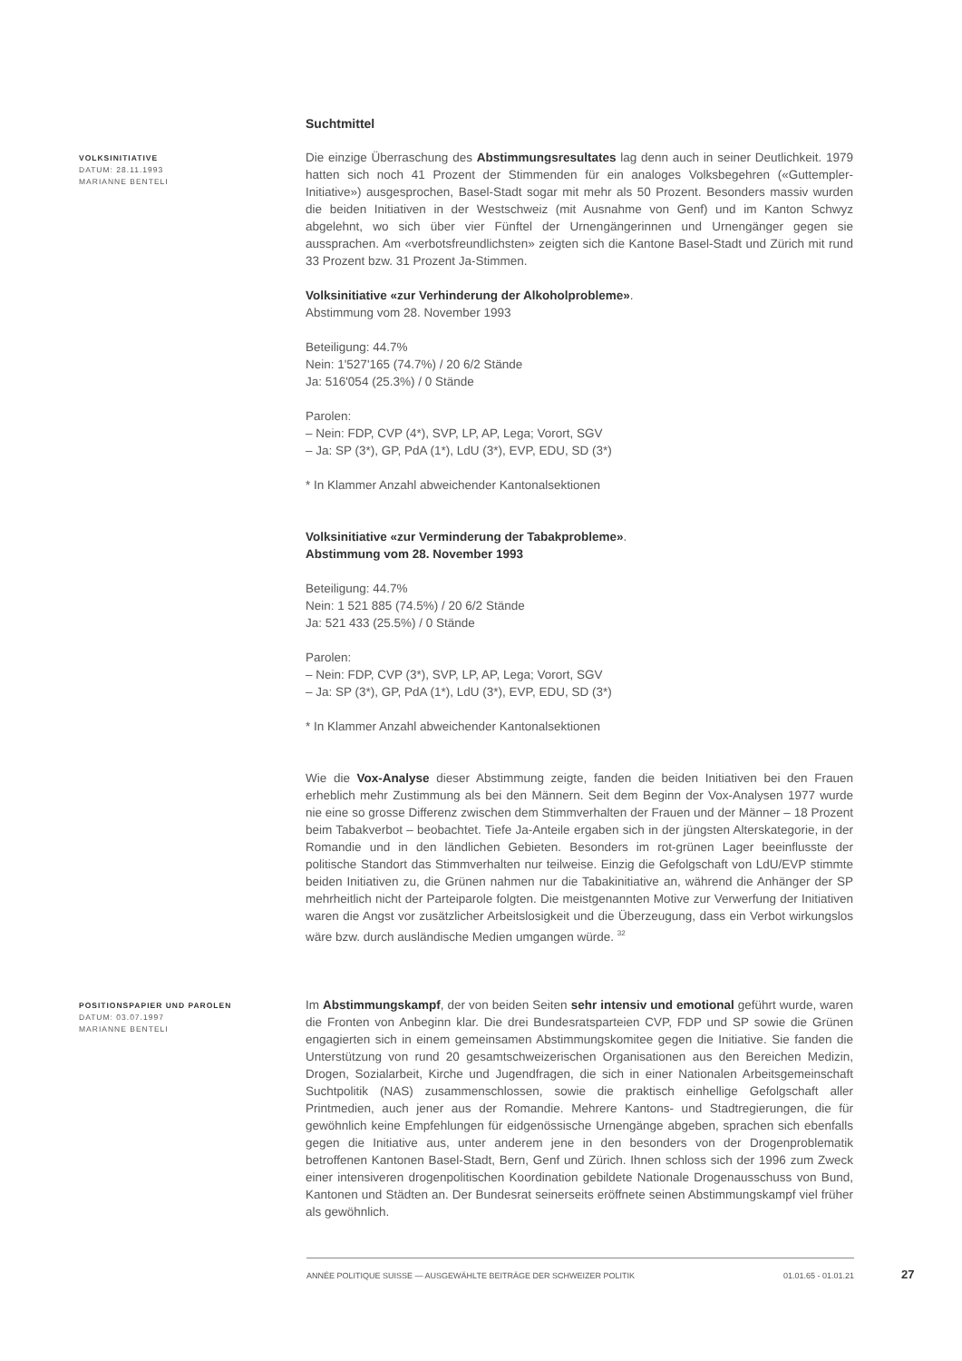Suchtmittel
VOLKSINITIATIVE
DATUM: 28.11.1993
MARIANNE BENTELI
Die einzige Überraschung des Abstimmungsresultates lag denn auch in seiner Deutlichkeit. 1979 hatten sich noch 41 Prozent der Stimmenden für ein analoges Volksbegehren («Guttempler-Initiative») ausgesprochen, Basel-Stadt sogar mit mehr als 50 Prozent. Besonders massiv wurden die beiden Initiativen in der Westschweiz (mit Ausnahme von Genf) und im Kanton Schwyz abgelehnt, wo sich über vier Fünftel der Urnengängerinnen und Urnengänger gegen sie aussprachen. Am «verbotsfreundlichsten» zeigten sich die Kantone Basel-Stadt und Zürich mit rund 33 Prozent bzw. 31 Prozent Ja-Stimmen.
Volksinitiative «zur Verhinderung der Alkoholprobleme».
Abstimmung vom 28. November 1993
Beteiligung: 44.7%
Nein: 1'527'165 (74.7%) / 20 6/2 Stände
Ja: 516'054 (25.3%) / 0 Stände
Parolen:
– Nein: FDP, CVP (4*), SVP, LP, AP, Lega; Vorort, SGV
– Ja: SP (3*), GP, PdA (1*), LdU (3*), EVP, EDU, SD (3*)
* In Klammer Anzahl abweichender Kantonalsektionen
Volksinitiative «zur Verminderung der Tabakprobleme».
Abstimmung vom 28. November 1993
Beteiligung: 44.7%
Nein: 1 521 885 (74.5%) / 20 6/2 Stände
Ja: 521 433 (25.5%) / 0 Stände
Parolen:
– Nein: FDP, CVP (3*), SVP, LP, AP, Lega; Vorort, SGV
– Ja: SP (3*), GP, PdA (1*), LdU (3*), EVP, EDU, SD (3*)
* In Klammer Anzahl abweichender Kantonalsektionen
Wie die Vox-Analyse dieser Abstimmung zeigte, fanden die beiden Initiativen bei den Frauen erheblich mehr Zustimmung als bei den Männern. Seit dem Beginn der Vox-Analysen 1977 wurde nie eine so grosse Differenz zwischen dem Stimmverhalten der Frauen und der Männer – 18 Prozent beim Tabakverbot – beobachtet. Tiefe Ja-Anteile ergaben sich in der jüngsten Alterskategorie, in der Romandie und in den ländlichen Gebieten. Besonders im rot-grünen Lager beeinflusste der politische Standort das Stimmverhalten nur teilweise. Einzig die Gefolgschaft von LdU/EVP stimmte beiden Initiativen zu, die Grünen nahmen nur die Tabakinitiative an, während die Anhänger der SP mehrheitlich nicht der Parteiparole folgten. Die meistgenannten Motive zur Verwerfung der Initiativen waren die Angst vor zusätzlicher Arbeitslosigkeit und die Überzeugung, dass ein Verbot wirkungslos wäre bzw. durch ausländische Medien umgangen würde. <sup>32</sup>
POSITIONSPAPIER UND PAROLEN
DATUM: 03.07.1997
MARIANNE BENTELI
Im Abstimmungskampf, der von beiden Seiten sehr intensiv und emotional geführt wurde, waren die Fronten von Anbeginn klar. Die drei Bundesratsparteien CVP, FDP und SP sowie die Grünen engagierten sich in einem gemeinsamen Abstimmungskomitee gegen die Initiative. Sie fanden die Unterstützung von rund 20 gesamtschweizerischen Organisationen aus den Bereichen Medizin, Drogen, Sozialarbeit, Kirche und Jugendfragen, die sich in einer Nationalen Arbeitsgemeinschaft Suchtpolitik (NAS) zusammenschlossen, sowie die praktisch einhellige Gefolgschaft aller Printmedien, auch jener aus der Romandie. Mehrere Kantons- und Stadtregierungen, die für gewöhnlich keine Empfehlungen für eidgenössische Urnengänge abgeben, sprachen sich ebenfalls gegen die Initiative aus, unter anderem jene in den besonders von der Drogenproblematik betroffenen Kantonen Basel-Stadt, Bern, Genf und Zürich. Ihnen schloss sich der 1996 zum Zweck einer intensiveren drogenpolitischen Koordination gebildete Nationale Drogenausschuss von Bund, Kantonen und Städten an. Der Bundesrat seinerseits eröffnete seinen Abstimmungskampf viel früher als gewöhnlich.
ANNÉE POLITIQUE SUISSE — AUSGEWÄHLTE BEITRÄGE DER SCHWEIZER POLITIK 01.01.65 - 01.01.21
27